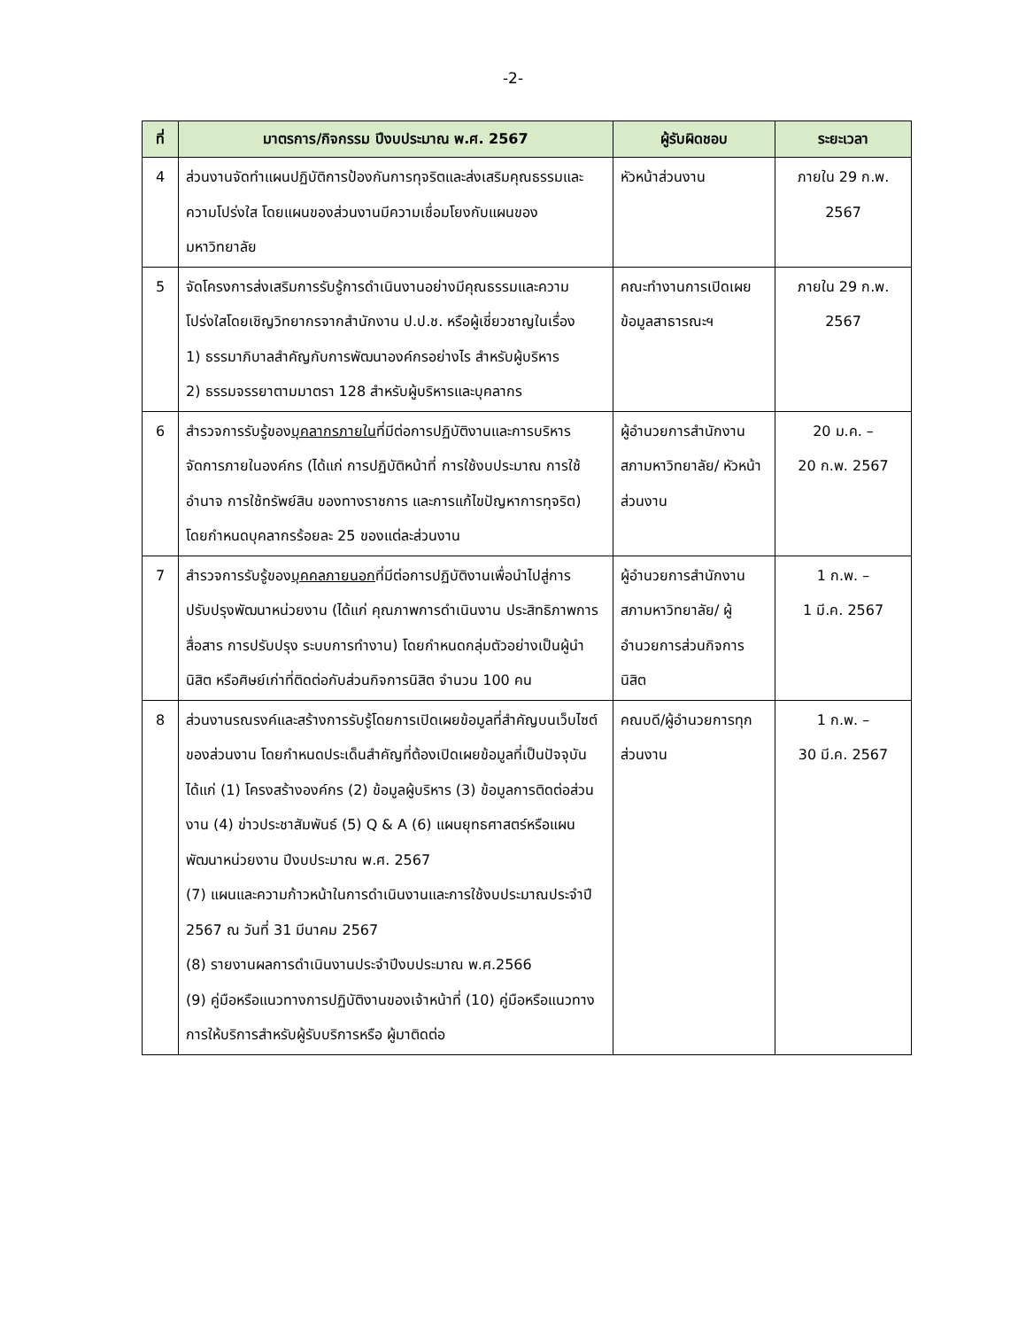-2-
| ที่ | มาตรการ/กิจกรรม ปีงบประมาณ พ.ศ. 2567 | ผู้รับผิดชอบ | ระยะเวลา |
| --- | --- | --- | --- |
| 4 | ส่วนงานจัดทำแผนปฏิบัติการป้องกันการทุจริตและส่งเสริมคุณธรรมและความโปร่งใส โดยแผนของส่วนงานมีความเชื่อมโยงกับแผนของมหาวิทยาลัย | หัวหน้าส่วนงาน | ภายใน 29 ก.พ. 2567 |
| 5 | จัดโครงการส่งเสริมการรับรู้การดำเนินงานอย่างมีคุณธรรมและความโปร่งใสโดยเชิญวิทยากรจากสำนักงาน ป.ป.ช. หรือผู้เชี่ยวชาญในเรื่อง 1) ธรรมาภิบาลสำคัญกับการพัฒนาองค์กรอย่างไร สำหรับผู้บริหาร 2) ธรรมจรรยาตามมาตรา 128 สำหรับผู้บริหารและบุคลากร | คณะทำงานการเปิดเผยข้อมูลสาธารณะฯ | ภายใน 29 ก.พ. 2567 |
| 6 | สำรวจการรับรู้ของ บุคลากรภายใน ที่มีต่อการปฏิบัติงานและการบริหารจัดการภายในองค์กร (ได้แก่ การปฏิบัติหน้าที่ การใช้งบประมาณ การใช้อำนาจ การใช้ทรัพย์สิน ของทางราชการ และการแก้ไขปัญหาการทุจริต) โดยกำหนดบุคลากรร้อยละ 25 ของแต่ละส่วนงาน | ผู้อำนวยการสำนักงานสภามหาวิทยาลัย/ หัวหน้าส่วนงาน | 20 ม.ค. – 20 ก.พ. 2567 |
| 7 | สำรวจการรับรู้ของ บุคคลภายนอก ที่มีต่อการปฏิบัติงานเพื่อนำไปสู่การปรับปรุงพัฒนาหน่วยงาน (ได้แก่ คุณภาพการดำเนินงาน ประสิทธิภาพการสื่อสาร การปรับปรุง ระบบการทำงาน) โดยกำหนดกลุ่มตัวอย่างเป็นผู้นำนิสิต หรือศิษย์เก่าที่ติดต่อกับส่วนกิจการนิสิต จำนวน 100 คน | ผู้อำนวยการสำนักงานสภามหาวิทยาลัย/ ผู้อำนวยการส่วนกิจการนิสิต | 1 ก.พ. – 1 มี.ค. 2567 |
| 8 | ส่วนงานรณรงค์และสร้างการรับรู้โดยการเปิดเผยข้อมูลที่สำคัญบนเว็บไซต์ของส่วนงาน โดยกำหนดประเด็นสำคัญที่ต้องเปิดเผยข้อมูลที่เป็นปัจจุบัน ได้แก่ (1) โครงสร้างองค์กร (2) ข้อมูลผู้บริหาร (3) ข้อมูลการติดต่อส่วนงาน (4) ข่าวประชาสัมพันธ์ (5) Q & A (6) แผนยุทธศาสตร์หรือแผนพัฒนาหน่วยงาน ปีงบประมาณ พ.ศ. 2567 (7) แผนและความก้าวหน้าในการดำเนินงานและการใช้งบประมาณประจำปี 2567 ณ วันที่ 31 มีนาคม 2567 (8) รายงานผลการดำเนินงานประจำปีงบประมาณ พ.ศ.2566 (9) คู่มือหรือแนวทางการปฏิบัติงานของเจ้าหน้าที่ (10) คู่มือหรือแนวทางการให้บริการสำหรับผู้รับบริการหรือ ผู้มาติดต่อ | คณบดี/ผู้อำนวยการทุกส่วนงาน | 1 ก.พ. – 30 มี.ค. 2567 |